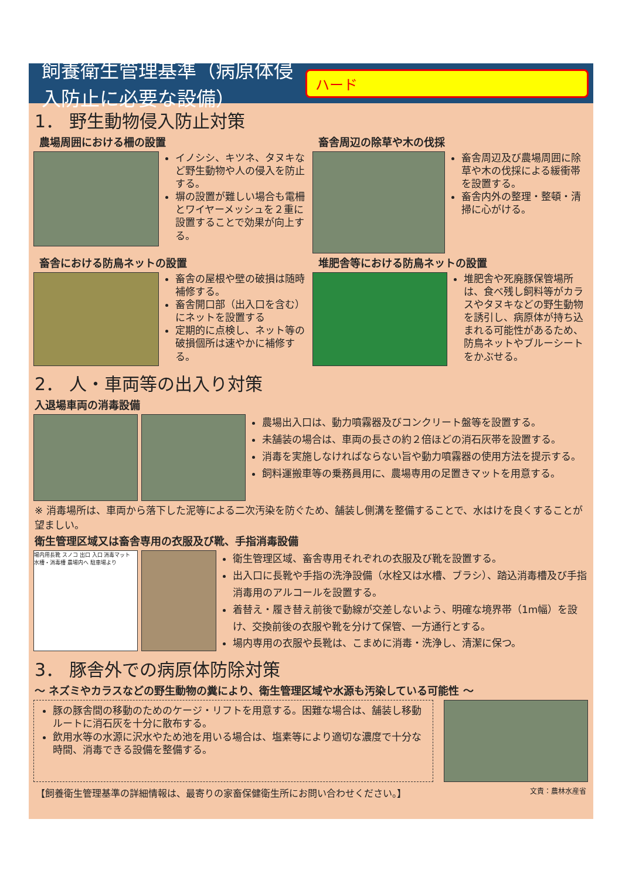飼養衛生管理基準（病原体侵入防止に必要な設備） ハード
1． 野生動物侵入防止対策
農場周囲における柵の設置
イノシシ、キツネ、タヌキなど野生動物や人の侵入を防止する。
塀の設置が難しい場合も電柵とワイヤーメッシュを２重に設置することで効果が向上する。
畜舎周辺の除草や木の伐採
畜舎周辺及び農場周囲に除草や木の伐採による緩衝帯を設置する。
畜舎内外の整理・整頓・清掃に心がける。
畜舎における防鳥ネットの設置
畜舎の屋根や壁の破損は随時補修する。
畜舎開口部（出入口を含む）にネットを設置する
定期的に点検し、ネット等の破損個所は速やかに補修する。
堆肥舎等における防鳥ネットの設置
堆肥舎や死廃豚保管場所は、食べ残し飼料等がカラスやタヌキなどの野生動物を誘引し、病原体が持ち込まれる可能性があるため、防鳥ネットやブルーシートをかぶせる。
2． 人・車両等の出入り対策
入退場車両の消毒設備
農場出入口は、動力噴霧器及びコンクリート盤等を設置する。
未舗装の場合は、車両の長さの約２倍ほどの消石灰帯を設置する。
消毒を実施しなければならない旨や動力噴霧器の使用方法を提示する。
飼料運搬車等の乗務員用に、農場専用の足置きマットを用意する。
※ 消毒場所は、車両から落下した泥等による二次汚染を防ぐため、舗装し側溝を整備することで、水はけを良くすることが望ましい。
衛生管理区域又は畜舎専用の衣服及び靴、手指消毒設備
場内用長靴 スノコ 出口 入口 消毒マット 水槽・消毒槽 農場内へ 駐車場より
衛生管理区域、畜舎専用それぞれの衣服及び靴を設置する。
出入口に長靴や手指の洗浄設備（水栓又は水槽、ブラシ）、踏込消毒槽及び手指消毒用のアルコールを設置する。
着替え・履き替え前後で動線が交差しないよう、明確な境界帯（1m幅）を設け、交換前後の衣服や靴を分けて保管、一方通行とする。
場内専用の衣服や長靴は、こまめに消毒・洗浄し、清潔に保つ。
3． 豚舎外での病原体防除対策
～ ネズミやカラスなどの野生動物の糞により、衛生管理区域や水源も汚染している可能性 ～
豚の豚舎間の移動のためのケージ・リフトを用意する。困難な場合は、舗装し移動ルートに消石灰を十分に散布する。
飲用水等の水源に沢水やため池を用いる場合は、塩素等により適切な濃度で十分な時間、消毒できる設備を整備する。
【飼養衛生管理基準の詳細情報は、最寄りの家畜保健衛生所にお問い合わせください。】 文責：農林水産省